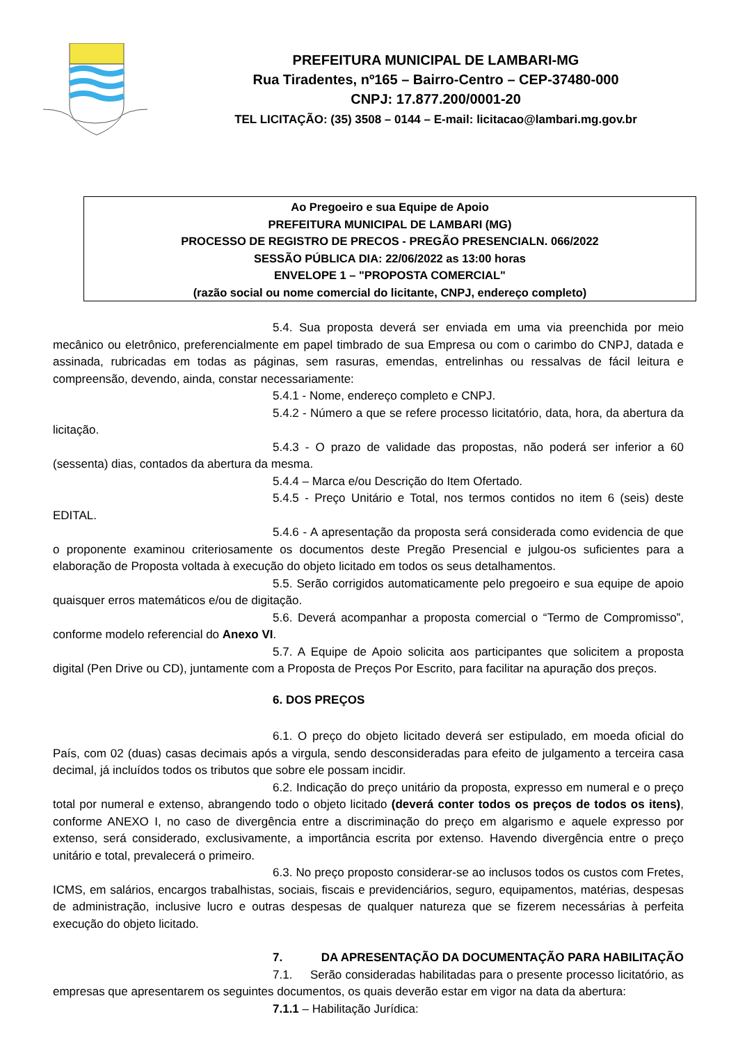PREFEITURA MUNICIPAL DE LAMBARI-MG
Rua Tiradentes, nº165 – Bairro-Centro – CEP-37480-000
CNPJ: 17.877.200/0001-20
TEL LICITAÇÃO: (35) 3508 – 0144 – E-mail: licitacao@lambari.mg.gov.br
Ao Pregoeiro e sua Equipe de Apoio
PREFEITURA MUNICIPAL DE LAMBARI (MG)
PROCESSO DE REGISTRO DE PRECOS - PREGÃO PRESENCIALN. 066/2022
SESSÃO PÚBLICA DIA: 22/06/2022 as 13:00 horas
ENVELOPE 1 – "PROPOSTA COMERCIAL"
(razão social ou nome comercial do licitante, CNPJ, endereço completo)
5.4. Sua proposta deverá ser enviada em uma via preenchida por meio mecânico ou eletrônico, preferencialmente em papel timbrado de sua Empresa ou com o carimbo do CNPJ, datada e assinada, rubricadas em todas as páginas, sem rasuras, emendas, entrelinhas ou ressalvas de fácil leitura e compreensão, devendo, ainda, constar necessariamente:
5.4.1 - Nome, endereço completo e CNPJ.
5.4.2 - Número a que se refere processo licitatório, data, hora, da abertura da licitação.
5.4.3 - O prazo de validade das propostas, não poderá ser inferior a 60 (sessenta) dias, contados da abertura da mesma.
5.4.4 – Marca e/ou Descrição do Item Ofertado.
5.4.5 - Preço Unitário e Total, nos termos contidos no item 6 (seis) deste EDITAL.
5.4.6 - A apresentação da proposta será considerada como evidencia de que o proponente examinou criteriosamente os documentos deste Pregão Presencial e julgou-os suficientes para a elaboração de Proposta voltada à execução do objeto licitado em todos os seus detalhamentos.
5.5. Serão corrigidos automaticamente pelo pregoeiro e sua equipe de apoio quaisquer erros matemáticos e/ou de digitação.
5.6. Deverá acompanhar a proposta comercial o “Termo de Compromisso”, conforme modelo referencial do Anexo VI.
5.7. A Equipe de Apoio solicita aos participantes que solicitem a proposta digital (Pen Drive ou CD), juntamente com a Proposta de Preços Por Escrito, para facilitar na apuração dos preços.
6. DOS PREÇOS
6.1. O preço do objeto licitado deverá ser estipulado, em moeda oficial do País, com 02 (duas) casas decimais após a virgula, sendo desconsideradas para efeito de julgamento a terceira casa decimal, já incluídos todos os tributos que sobre ele possam incidir.
6.2. Indicação do preço unitário da proposta, expresso em numeral e o preço total por numeral e extenso, abrangendo todo o objeto licitado (deverá conter todos os preços de todos os itens), conforme ANEXO I, no caso de divergência entre a discriminação do preço em algarismo e aquele expresso por extenso, será considerado, exclusivamente, a importância escrita por extenso. Havendo divergência entre o preço unitário e total, prevalecerá o primeiro.
6.3. No preço proposto considerar-se ao inclusos todos os custos com Fretes, ICMS, em salários, encargos trabalhistas, sociais, fiscais e previdenciários, seguro, equipamentos, matérias, despesas de administração, inclusive lucro e outras despesas de qualquer natureza que se fizerem necessárias à perfeita execução do objeto licitado.
7. DA APRESENTAÇÃO DA DOCUMENTAÇÃO PARA HABILITAÇÃO
7.1. Serão consideradas habilitadas para o presente processo licitatório, as empresas que apresentarem os seguintes documentos, os quais deverão estar em vigor na data da abertura:
7.1.1 – Habilitação Jurídica: